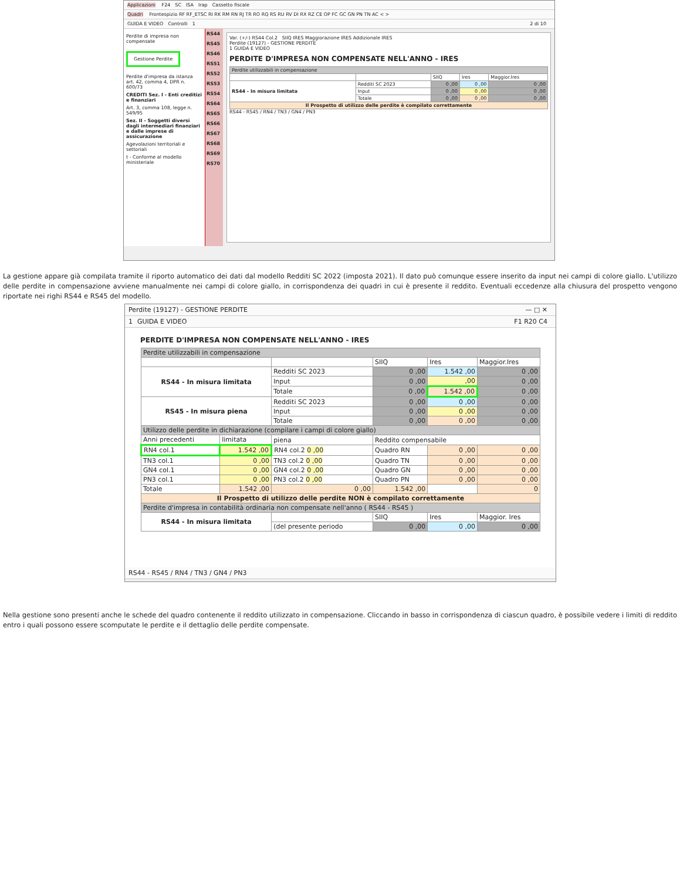Applicazioni F24 SC ISA Irap Cassetto fiscale
Quadri Frontespizio RF RF_ETSC RI RK RM RN RJ TR RO RQ RS RU RV DI RX RZ CE OP FC GC GN PN TN AC < >
GUIDA E VIDEO Controlli 1 2 di 10
Perdite di impresa non compensate
Gestione Perdite
Perdite d'impresa da istanza art. 42, comma 4, DPR n. 600/73
CREDITI Sez. I - Enti creditizi e finanziari
Art. 3, comma 108, legge n. 549/95
Sez. II - Soggetti diversi dagli intermediari finanziari e dalle imprese di assicurazione
Agevolazioni territoriali e settoriali
t - Conforme al modello ministeriale
RS44
RS45
RS46
RS51
RS52
RS53
RS54
RS64
RS65
RS66
RS67
RS68
RS69
RS70
Var. (+/-) RS44 Col.2 SIIQ IRES Maggiorazione IRES Addizionale IRES
Perdite (19127) - GESTIONE PERDITE
1 GUIDA E VIDEO
PERDITE D'IMPRESA NON COMPENSATE NELL'ANNO - IRES
| Perdite utilizzabili in compensazione | | | | |
| | | SIIQ | Ires | Maggior.Ires |
| RS44 - In misura limitata | Redditi SC 2023 | 0 ,00 | 0 ,00 | 0 ,00 |
| | Input | 0 ,00 | 0 ,00 | 0 ,00 |
| | Totale | 0 ,00 | 0 ,00 | 0 ,00 |
| Il Prospetto di utilizzo delle perdite è compilato correttamente | | | | |
RS44 - RS45 / RN4 / TN3 / GN4 / PN3
La gestione appare già compilata tramite il riporto automatico dei dati dal modello Redditi SC 2022 (imposta 2021). Il dato può comunque essere inserito da input nei campi di colore giallo. L'utilizzo delle perdite in compensazione avviene manualmente nei campi di colore giallo, in corrispondenza dei quadri in cui è presente il reddito. Eventuali eccedenze alla chiusura del prospetto vengono riportate nei righi RS44 e RS45 del modello.
Perdite (19127) - GESTIONE PERDITE — □ ✕
1 GUIDA E VIDEO F1 R20 C4
PERDITE D'IMPRESA NON COMPENSATE NELL'ANNO - IRES
| Perdite utilizzabili in compensazione | | | | | |
| | | | SIIQ | Ires | Maggior.Ires |
| RS44 - In misura limitata | | Redditi SC 2023 | 0 ,00 | 1.542 ,00 | 0 ,00 |
| | | Input | 0 ,00 | ,00 | 0 ,00 |
| | | Totale | 0 ,00 | 1.542 ,00 | 0 ,00 |
| RS45 - In misura piena | | Redditi SC 2023 | 0 ,00 | 0 ,00 | 0 ,00 |
| | | Input | 0 ,00 | 0 ,00 | 0 ,00 |
| | | Totale | 0 ,00 | 0 ,00 | 0 ,00 |
| Utilizzo delle perdite in dichiarazione (compilare i campi di colore giallo) | | | | | |
| Anni precedenti | limitata | piena | Reddito compensabile | | |
| RN4 col.1 | 1.542 ,00 | RN4 col.2 0 ,00 | Quadro RN | 0 ,00 | 0 ,00 |
| TN3 col.1 | 0 ,00 | TN3 col.2 0 ,00 | Quadro TN | 0 ,00 | 0 ,00 |
| GN4 col.1 | 0 ,00 | GN4 col.2 0 ,00 | Quadro GN | 0 ,00 | 0 ,00 |
| PN3 col.1 | 0 ,00 | PN3 col.2 0 ,00 | Quadro PN | 0 ,00 | 0 ,00 |
| Totale | 1.542 ,00 | 0 ,00 | 1.542 ,00 | | 0 |
| Il Prospetto di utilizzo delle perdite NON è compilato correttamente | | | | | |
| Perdite d'impresa in contabilità ordinaria non compensate nell'anno ( RS44 - RS45 ) | | | | | |
| RS44 - In misura limitata | | | SIIQ | Ires | Maggior. Ires |
| | | (del presente periodo | 0 ,00 | 0 ,00 | 0 ,00 |
RS44 - RS45 / RN4 / TN3 / GN4 / PN3
Nella gestione sono presenti anche le schede del quadro contenente il reddito utilizzato in compensazione. Cliccando in basso in corrispondenza di ciascun quadro, è possibile vedere i limiti di reddito entro i quali possono essere scomputate le perdite e il dettaglio delle perdite compensate.